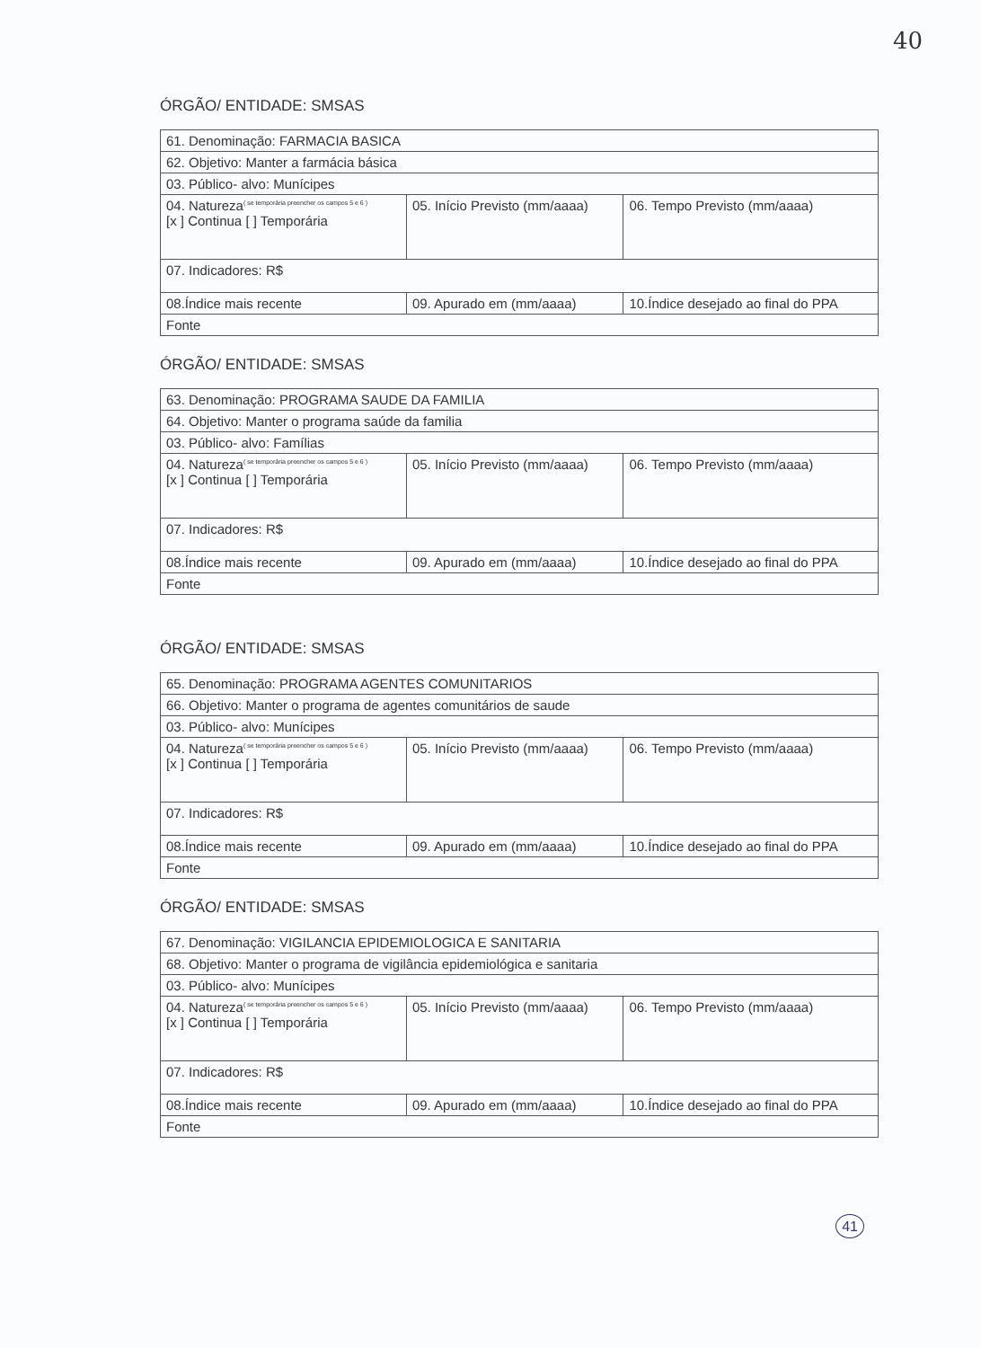40
ÓRGÃO/ ENTIDADE: SMSAS
| 61. Denominação: FARMACIA BASICA | | |
| 62. Objetivo: Manter a farmácia básica | | |
| 03. Público- alvo: Munícipes | | |
| 04. Natureza<sup>( se temporária preencher os campos 5 e 6 )</sup> [x ] Continua [ ] Temporária | 05. Início Previsto (mm/aaaa) | 06. Tempo Previsto (mm/aaaa) |
| 07. Indicadores: R$ | | |
| 08.Índice mais recente | 09. Apurado em (mm/aaaa) | 10.Índice desejado ao final do PPA |
| Fonte | | |
ÓRGÃO/ ENTIDADE: SMSAS
| 63. Denominação: PROGRAMA SAUDE DA FAMILIA | | |
| 64. Objetivo: Manter o programa saúde da familia | | |
| 03. Público- alvo: Famílias | | |
| 04. Natureza<sup>( se temporária preencher os campos 5 e 6 )</sup> [x ] Continua [ ] Temporária | 05. Início Previsto (mm/aaaa) | 06. Tempo Previsto (mm/aaaa) |
| 07. Indicadores: R$ | | |
| 08.Índice mais recente | 09. Apurado em (mm/aaaa) | 10.Índice desejado ao final do PPA |
| Fonte | | |
ÓRGÃO/ ENTIDADE: SMSAS
| 65. Denominação: PROGRAMA AGENTES COMUNITARIOS | | |
| 66. Objetivo: Manter o programa de agentes comunitários de saude | | |
| 03. Público- alvo: Munícipes | | |
| 04. Natureza<sup>( se temporária preencher os campos 5 e 6 )</sup> [x ] Continua [ ] Temporária | 05. Início Previsto (mm/aaaa) | 06. Tempo Previsto (mm/aaaa) |
| 07. Indicadores: R$ | | |
| 08.Índice mais recente | 09. Apurado em (mm/aaaa) | 10.Índice desejado ao final do PPA |
| Fonte | | |
ÓRGÃO/ ENTIDADE: SMSAS
| 67. Denominação: VIGILANCIA EPIDEMIOLOGICA E SANITARIA | | |
| 68. Objetivo: Manter o programa de vigilância epidemiológica e sanitaria | | |
| 03. Público- alvo: Munícipes | | |
| 04. Natureza<sup>( se temporária preencher os campos 5 e 6 )</sup> [x ] Continua [ ] Temporária | 05. Início Previsto (mm/aaaa) | 06. Tempo Previsto (mm/aaaa) |
| 07. Indicadores: R$ | | |
| 08.Índice mais recente | 09. Apurado em (mm/aaaa) | 10.Índice desejado ao final do PPA |
| Fonte | | |
41